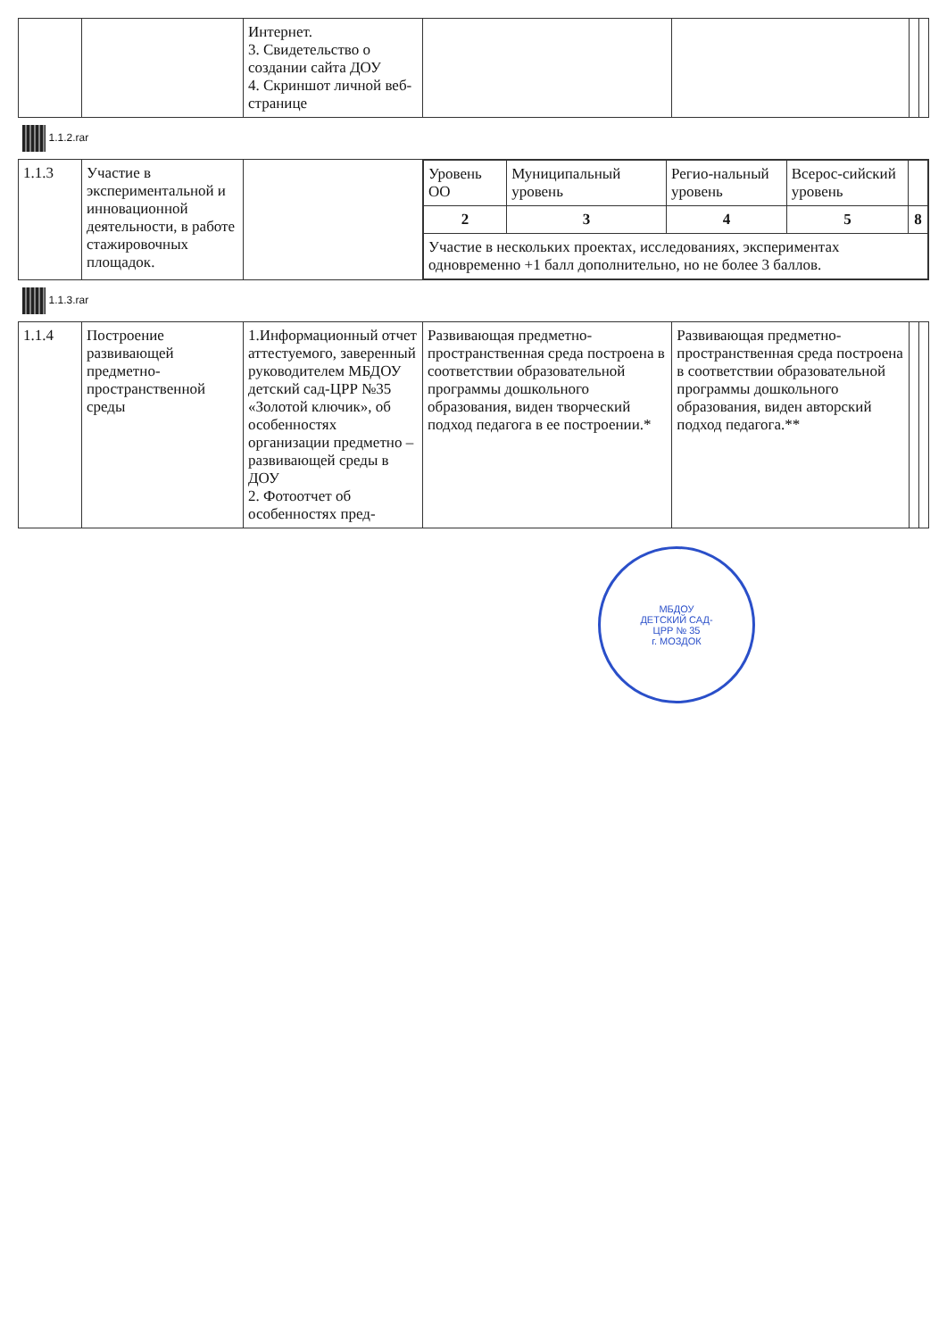| | | Интернет. 3. Свидетельство о создании сайта ДОУ 4. Скриншот личной веб- странице | | | | |
| 1.1.2.rar | | | | | | |
| 1.1.3 | Участие в экспериментальной и инновационной деятельности, в работе стажировочных площадок. | | / Уровень ОО / Муниципальный уровень / Регио-нальный уровень / Всерос-сийский уровень / / / 2 / 3 / 4 / 5 / 8 / / Участие в нескольких проектах, исследованиях, экспериментах одновременно +1 балл дополнительно, но не более 3 баллов. / / / / / | | | |
| 1.1.3.rar | | | | | | |
| 1.1.4 | Построение развивающей предметно-пространственной среды | 1.Информационный отчет аттестуемого, заверенный руководителем МБДОУ детский сад-ЦРР №35 «Золотой ключик», об особенностях организации предметно – развивающей среды в ДОУ 2. Фотоотчет об особенностях пред- | Развивающая предметно-пространственная среда построена в соответствии образовательной программы дошкольного образования, виден творческий подход педагога в ее построении.* | Развивающая предметно-пространственная среда построена в соответствии образовательной программы дошкольного образования, виден авторский подход педагога.** | | |
МБДОУ
ДЕТСКИЙ САД-
ЦРР № 35
г. МОЗДОК